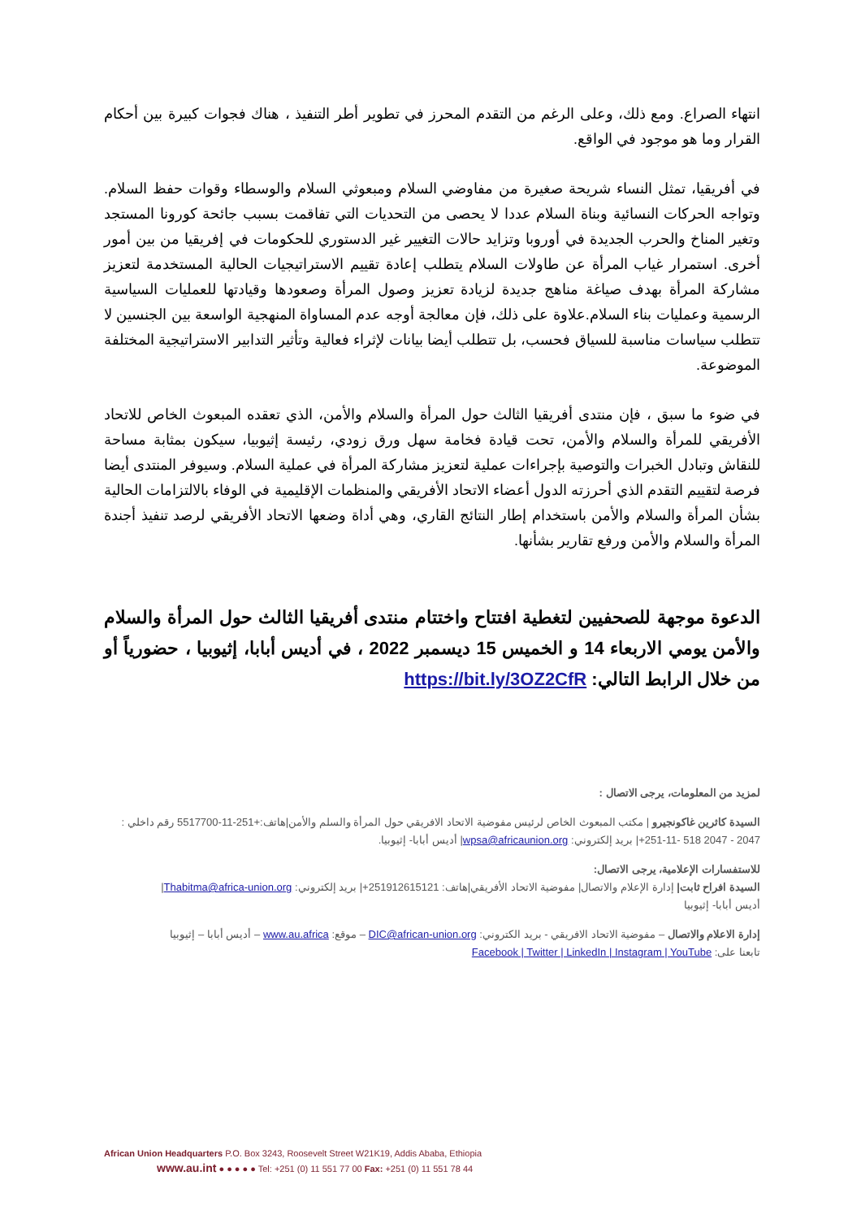انتهاء الصراع. ومع ذلك، وعلى الرغم من التقدم المحرز في تطوير أطر التنفيذ ، هناك فجوات كبيرة بين أحكام القرار وما هو موجود في الواقع.
في أفريقيا، تمثل النساء شريحة صغيرة من مفاوضي السلام ومبعوثي السلام والوسطاء وقوات حفظ السلام. وتواجه الحركات النسائية وبناة السلام عددا لا يحصى من التحديات التي تفاقمت بسبب جائحة كورونا المستجد وتغير المناخ والحرب الجديدة في أوروبا وتزايد حالات التغيير غير الدستوري للحكومات في إفريقيا من بين أمور أخرى. استمرار غياب المرأة عن طاولات السلام يتطلب إعادة تقييم الاستراتيجيات الحالية المستخدمة لتعزيز مشاركة المرأة بهدف صياغة مناهج جديدة لزيادة تعزيز وصول المرأة وصعودها وقيادتها للعمليات السياسية الرسمية وعمليات بناء السلام.علاوة على ذلك، فإن معالجة أوجه عدم المساواة المنهجية الواسعة بين الجنسين لا تتطلب سياسات مناسبة للسياق فحسب، بل تتطلب أيضا بيانات لإثراء فعالية وتأثير التدابير الاستراتيجية المختلفة الموضوعة.
في ضوء ما سبق ، فإن منتدى أفريقيا الثالث حول المرأة والسلام والأمن، الذي تعقده المبعوث الخاص للاتحاد الأفريقي للمرأة والسلام والأمن، تحت قيادة فخامة سهل ورق زودي، رئيسة إثيوبيا، سيكون بمثابة مساحة للنقاش وتبادل الخبرات والتوصية بإجراءات عملية لتعزيز مشاركة المرأة في عملية السلام. وسيوفر المنتدى أيضا فرصة لتقييم التقدم الذي أحرزته الدول أعضاء الاتحاد الأفريقي والمنظمات الإقليمية في الوفاء بالالتزامات الحالية بشأن المرأة والسلام والأمن باستخدام إطار النتائج القاري، وهي أداة وضعها الاتحاد الأفريقي لرصد تنفيذ أجندة المرأة والسلام والأمن ورفع تقارير بشأنها.
الدعوة موجهة للصحفيين لتغطية افتتاح واختتام منتدى أفريقيا الثالث حول المرأة والسلام والأمن يومي الاربعاء 14 و الخميس 15 ديسمبر 2022 ، في أديس أبابا، إثيوبيا ، حضورياً أو من خلال الرابط التالي: https://bit.ly/3OZ2CfR
لمزيد من المعلومات، يرجى الاتصال :
السيدة كاثرين غاكونجيرو | مكتب المبعوث الخاص لرئيس مفوضية الاتحاد الافريقي حول المرأة والسلم والأمن|هاتف:+251-11-5517700 رقم داخلي : 2047 - 2047 518 -11-251+| بريد إلكتروني: wpsa@africaunion.org| أديس أبابا- إثيوبيا.
للاستفسارات الإعلامية، يرجى الاتصال:
السيدة افراح ثابت| إدارة الإعلام والاتصال| مفوضية الاتحاد الأفريقي|هاتف: 251912615121+| بريد إلكتروني: Thabitma@africa-union.org|
أديس أبابا- إثيوبيا
إدارة الاعلام والاتصال – مفوضية الاتحاد الافريقي - بريد الكتروني: DIC@african-union.org – موقع: www.au.africa – أديس أبابا – إثيوبيا
تابعنا على: Facebook | Twitter | LinkedIn | Instagram | YouTube
African Union Headquarters P.O. Box 3243, Roosevelt Street W21K19, Addis Ababa, Ethiopia
www.au.int ● ● ● ● ● Tel: +251 (0) 11 551 77 00 Fax: +251 (0) 11 551 78 44